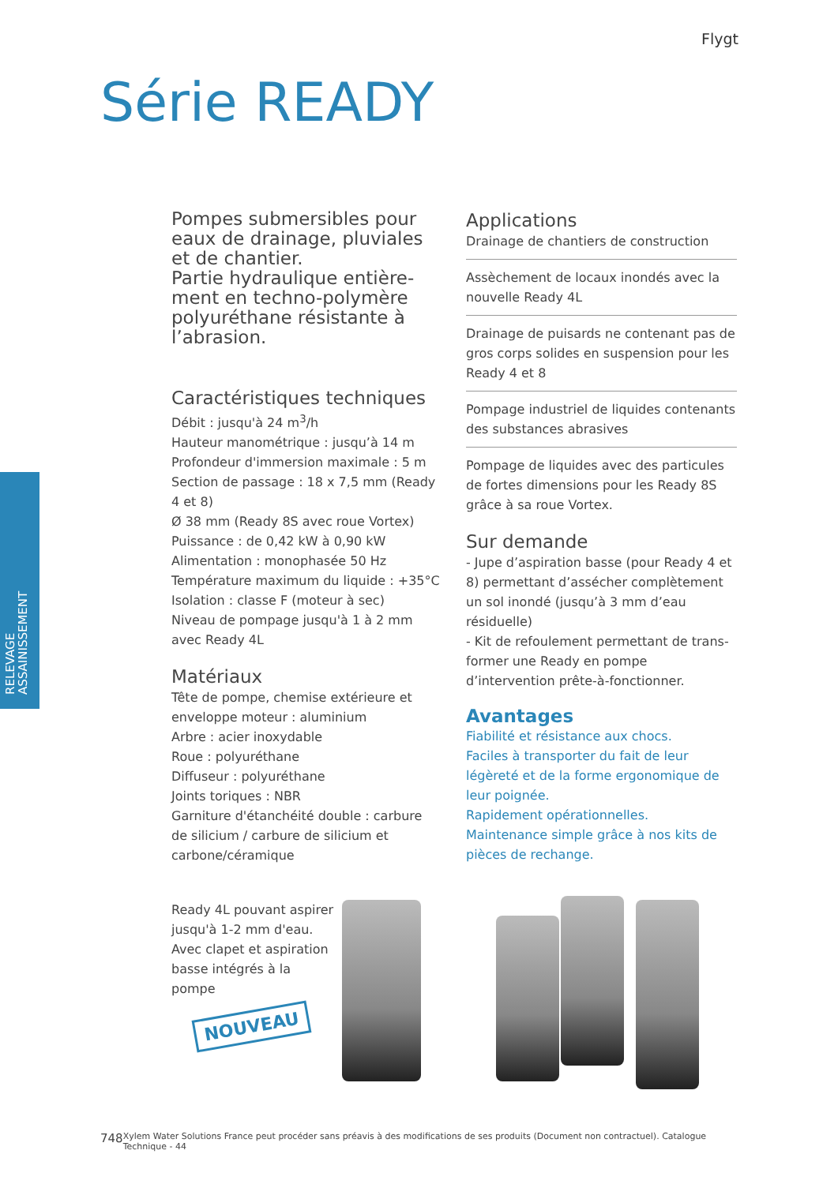Flygt
Série READY
RELEVAGE
ASSAINISSEMENT
Pompes submersibles pour eaux de drainage, pluviales et de chantier.
Partie hydraulique entière-ment en techno-polymère polyuréthane résistante à l’abrasion.
Caractéristiques techniques
Débit : jusqu'à 24 m<sup>3</sup>/h
Hauteur manométrique : jusqu’à 14 m
Profondeur d'immersion maximale : 5 m
Section de passage : 18 x 7,5 mm (Ready 4 et 8)
Ø 38 mm (Ready 8S avec roue Vortex)
Puissance : de 0,42 kW à 0,90 kW
Alimentation : monophasée 50 Hz
Température maximum du liquide : +35°C
Isolation : classe F (moteur à sec)
Niveau de pompage jusqu'à 1 à 2 mm avec Ready 4L
Matériaux
Tête de pompe, chemise extérieure et enveloppe moteur : aluminium
Arbre : acier inoxydable
Roue : polyuréthane
Diffuseur : polyuréthane
Joints toriques : NBR
Garniture d'étanchéité double : carbure de silicium / carbure de silicium et carbone/céramique
Applications
Drainage de chantiers de construction
Assèchement de locaux inondés avec la nouvelle Ready 4L
Drainage de puisards ne contenant pas de gros corps solides en suspension pour les Ready 4 et 8
Pompage industriel de liquides contenants des substances abrasives
Pompage de liquides avec des particules de fortes dimensions pour les Ready 8S grâce à sa roue Vortex.
Sur demande
- Jupe d’aspiration basse (pour Ready 4 et 8) permettant d’assécher complètement un sol inondé (jusqu’à 3 mm d’eau résiduelle)
- Kit de refoulement permettant de trans-former une Ready en pompe d’intervention prête-à-fonctionner.
Avantages
Fiabilité et résistance aux chocs.
Faciles à transporter du fait de leur légèreté et de la forme ergonomique de leur poignée.
Rapidement opérationnelles.
Maintenance simple grâce à nos kits de pièces de rechange.
Ready 4L pouvant aspirer jusqu'à 1-2 mm d'eau. Avec clapet et aspiration basse intégrés à la pompe
NOUVEAU
748 Xylem Water Solutions France peut procéder sans préavis à des modifications de ses produits (Document non contractuel). Catalogue Technique - 44